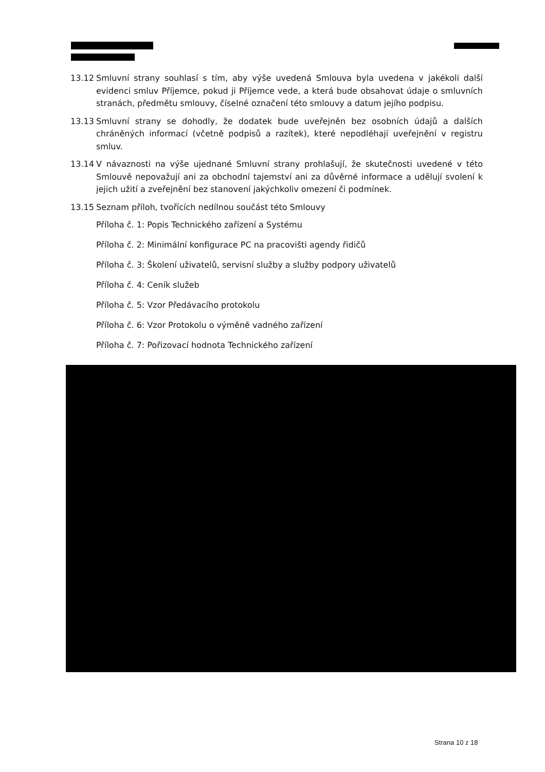13.12 Smluvní strany souhlasí s tím, aby výše uvedená Smlouva byla uvedena v jakékoli další evidenci smluv Příjemce, pokud ji Příjemce vede, a která bude obsahovat údaje o smluvních stranách, předmětu smlouvy, číselné označení této smlouvy a datum jejího podpisu.
13.13 Smluvní strany se dohodly, že dodatek bude uveřejněn bez osobních údajů a dalších chráněných informací (včetně podpisů a razítek), které nepodléhají uveřejnění v registru smluv.
13.14 V návaznosti na výše ujednané Smluvní strany prohlašují, že skutečnosti uvedené v této Smlouvě nepovažují ani za obchodní tajemství ani za důvěrné informace a udělují svolení k jejich užití a zveřejnění bez stanovení jakýchkoliv omezení či podmínek.
13.15 Seznam příloh, tvořících nedílnou součást této Smlouvy
Příloha č. 1: Popis Technického zařízení a Systému
Příloha č. 2: Minimální konfigurace PC na pracovišti agendy řidičů
Příloha č. 3: Školení uživatelů, servisní služby a služby podpory uživatelů
Příloha č. 4: Ceník služeb
Příloha č. 5: Vzor Předávacího protokolu
Příloha č. 6: Vzor Protokolu o výměně vadného zařízení
Příloha č. 7: Pořizovací hodnota Technického zařízení
Strana 10 z 18